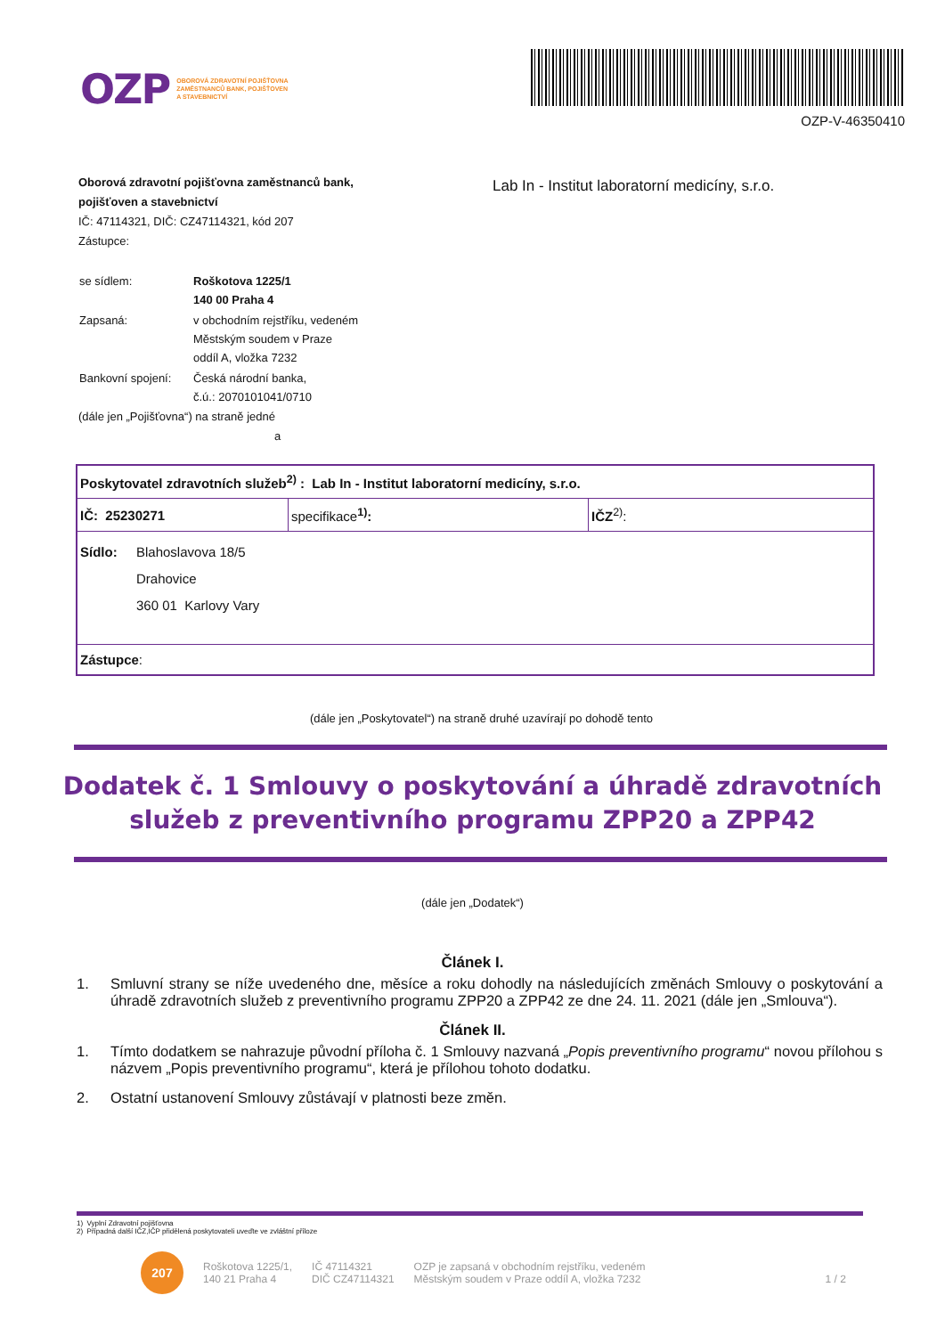OZP OBOROVÁ ZDRAVOTNÍ POJIŠŤOVNA
ZAMĚSTNANCŮ BANK, POJIŠŤOVEN
A STAVEBNICTVÍ
OZP-V-46350410
Oborová zdravotní pojišťovna zaměstnanců bank,
pojišťoven a stavebnictví
IČ: 47114321, DIČ: CZ47114321, kód 207
Zástupce:
| se sídlem: | Roškotova 1225/1 140 00 Praha 4 |
| Zapsaná: | v obchodním rejstříku, vedeném Městským soudem v Praze oddíl A, vložka 7232 |
| Bankovní spojení: | Česká národní banka, č.ú.: 2070101041/0710 |
(dále jen „Pojišťovna“) na straně jedné
a
Lab In - Institut laboratorní medicíny, s.r.o.
| Poskytovatel zdravotních služeb<sup>2)</sup> : Lab In - Institut laboratorní medicíny, s.r.o. | | |
| IČ: 25230271 | specifikace <sup>1)</sup>: | IČZ<sup>2)</sup>: |
| Sídlo: Blahoslavova 18/5 Drahovice 360 01 Karlovy Vary | | |
| Zástupce : | | |
(dále jen „Poskytovatel“) na straně druhé uzavírají po dohodě tento
Dodatek č. 1 Smlouvy o poskytování a úhradě zdravotních
služeb z preventivního programu ZPP20 a ZPP42
(dále jen „Dodatek“)
Článek I.
1. Smluvní strany se níže uvedeného dne, měsíce a roku dohodly na následujících změnách Smlouvy o poskytování a úhradě zdravotních služeb z preventivního programu ZPP20 a ZPP42 ze dne 24. 11. 2021 (dále jen „Smlouva“).
Článek II.
1. Tímto dodatkem se nahrazuje původní příloha č. 1 Smlouvy nazvaná „Popis preventivního programu“ novou přílohou s názvem „Popis preventivního programu“, která je přílohou tohoto dodatku.
2. Ostatní ustanovení Smlouvy zůstávají v platnosti beze změn.
1) Vyplní Zdravotní pojišťovna
2) Případná další IČZ,IČP přidělená poskytovateli uveďte ve zvláštní příloze
207
Roškotova 1225/1,
140 21 Praha 4
IČ 47114321
DIČ CZ47114321
OZP je zapsaná v obchodním rejstříku, vedeném
Městským soudem v Praze oddíl A, vložka 7232
1 / 2